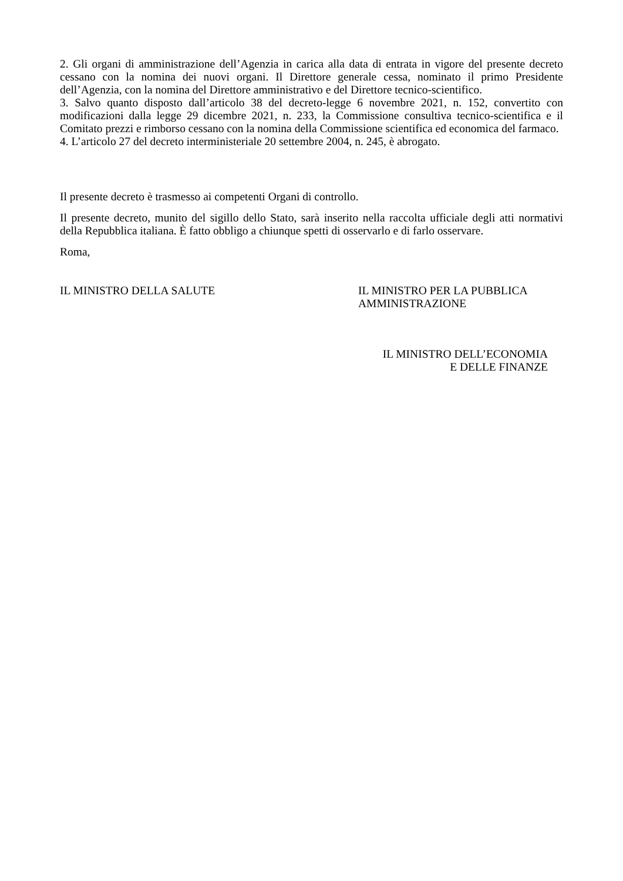2. Gli organi di amministrazione dell’Agenzia in carica alla data di entrata in vigore del presente decreto cessano con la nomina dei nuovi organi. Il Direttore generale cessa, nominato il primo Presidente dell’Agenzia, con la nomina del Direttore amministrativo e del Direttore tecnico-scientifico.
3. Salvo quanto disposto dall’articolo 38 del decreto-legge 6 novembre 2021, n. 152, convertito con modificazioni dalla legge 29 dicembre 2021, n. 233, la Commissione consultiva tecnico-scientifica e il Comitato prezzi e rimborso cessano con la nomina della Commissione scientifica ed economica del farmaco.
4. L’articolo 27 del decreto interministeriale 20 settembre 2004, n. 245, è abrogato.
Il presente decreto è trasmesso ai competenti Organi di controllo.
Il presente decreto, munito del sigillo dello Stato, sarà inserito nella raccolta ufficiale degli atti normativi della Repubblica italiana. È fatto obbligo a chiunque spetti di osservarlo e di farlo osservare.
Roma,
IL MINISTRO DELLA SALUTE IL MINISTRO PER LA PUBBLICA AMMINISTRAZIONE
IL MINISTRO DELL’ECONOMIA
E DELLE FINANZE